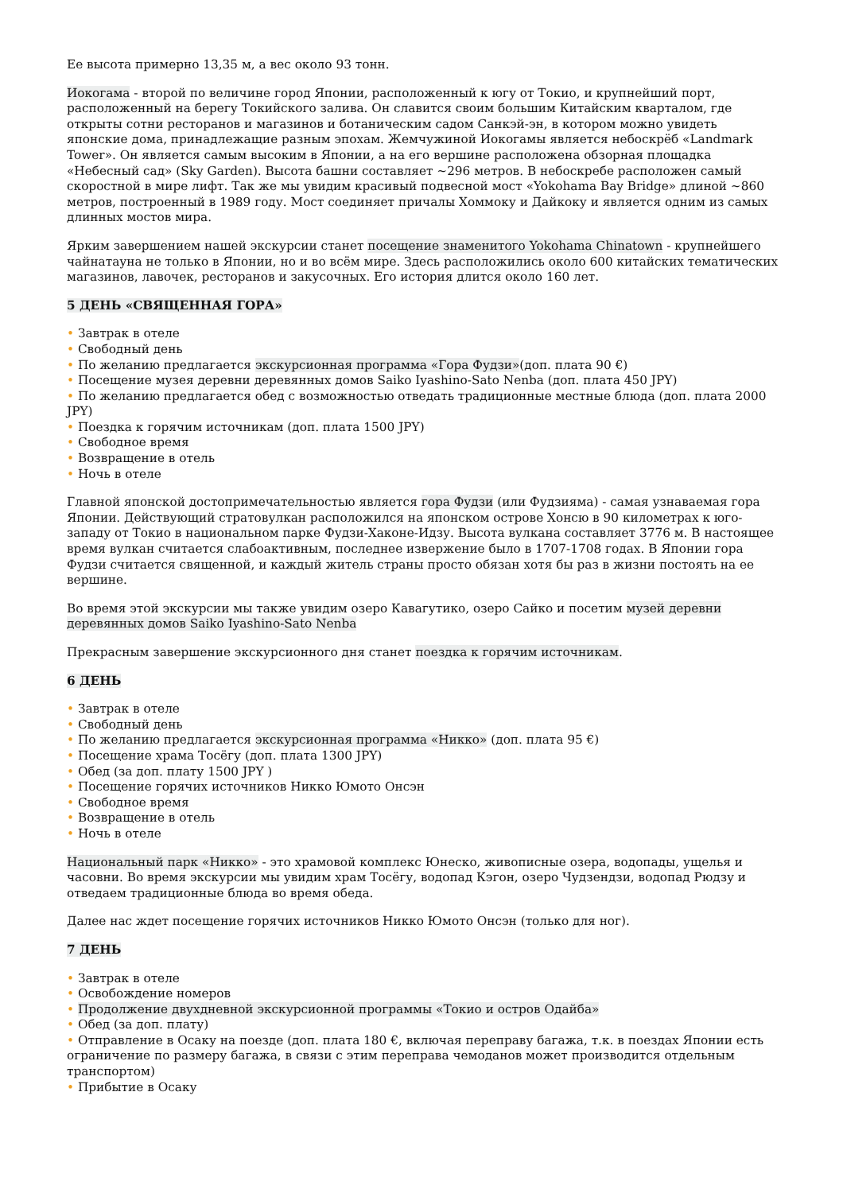Ее высота примерно 13,35 м, а вес около 93 тонн.
Иокогама - второй по величине город Японии, расположенный к югу от Токио, и крупнейший порт, расположенный на берегу Токийского залива. Он славится своим большим Китайским кварталом, где открыты сотни ресторанов и магазинов и ботаническим садом Санкэй-эн, в котором можно увидеть японские дома, принадлежащие разным эпохам. Жемчужиной Иокогамы является небоскрёб «Landmark Tower». Он является самым высоким в Японии, а на его вершине расположена обзорная площадка «Небесный сад» (Sky Garden). Высота башни составляет ~296 метров. В небоскребе расположен самый скоростной в мире лифт. Так же мы увидим красивый подвесной мост «Yokohama Bay Bridge» длиной ~860 метров, построенный в 1989 году. Мост соединяет причалы Хоммоку и Дайкоку и является одним из самых длинных мостов мира.
Ярким завершением нашей экскурсии станет посещение знаменитого Yokohama Chinatown - крупнейшего чайнатауна не только в Японии, но и во всём мире. Здесь расположились около 600 китайских тематических магазинов, лавочек, ресторанов и закусочных. Его история длится около 160 лет.
5 ДЕНЬ «СВЯЩЕННАЯ ГОРА»
• Завтрак в отеле
• Свободный день
• По желанию предлагается экскурсионная программа «Гора Фудзи»(доп. плата 90 €)
• Посещение музея деревни деревянных домов Saiko Iyashino-Sato Nenba (доп. плата 450 JPY)
• По желанию предлагается обед с возможностью отведать традиционные местные блюда (доп. плата 2000 JPY)
• Поездка к горячим источникам (доп. плата 1500 JPY)
• Свободное время
• Возвращение в отель
• Ночь в отеле
Главной японской достопримечательностью является гора Фудзи (или Фудзияма) - самая узнаваемая гора Японии. Действующий стратовулкан расположился на японском острове Хонсю в 90 километрах к юго-западу от Токио в национальном парке Фудзи-Хаконе-Идзу. Высота вулкана составляет 3776 м. В настоящее время вулкан считается слабоактивным, последнее извержение было в 1707-1708 годах. В Японии гора Фудзи считается священной, и каждый житель страны просто обязан хотя бы раз в жизни постоять на ее вершине.
Во время этой экскурсии мы также увидим озеро Кавагутико, озеро Сайко и посетим музей деревни деревянных домов Saiko Iyashino-Sato Nenba
Прекрасным завершение экскурсионного дня станет поездка к горячим источникам.
6 ДЕНЬ
• Завтрак в отеле
• Свободный день
• По желанию предлагается экскурсионная программа «Никко» (доп. плата 95 €)
• Посещение храма Тосёгу (доп. плата 1300 JPY)
• Обед (за доп. плату 1500 JPY )
• Посещение горячих источников Никко Юмото Онсэн
• Свободное время
• Возвращение в отель
• Ночь в отеле
Национальный парк «Никко» - это храмовой комплекс Юнеско, живописные озера, водопады, ущелья и часовни. Во время экскурсии мы увидим храм Тосёгу, водопад Кэгон, озеро Чудзендзи, водопад Рюдзу и отведаем традиционные блюда во время обеда.
Далее нас ждет посещение горячих источников Никко Юмото Онсэн (только для ног).
7 ДЕНЬ
• Завтрак в отеле
• Освобождение номеров
• Продолжение двухдневной экскурсионной программы «Токио и остров Одайба»
• Обед (за доп. плату)
• Отправление в Осаку на поезде (доп. плата 180 €, включая переправу багажа, т.к. в поездах Японии есть ограничение по размеру багажа, в связи с этим переправа чемоданов может производится отдельным транспортом)
• Прибытие в Осаку